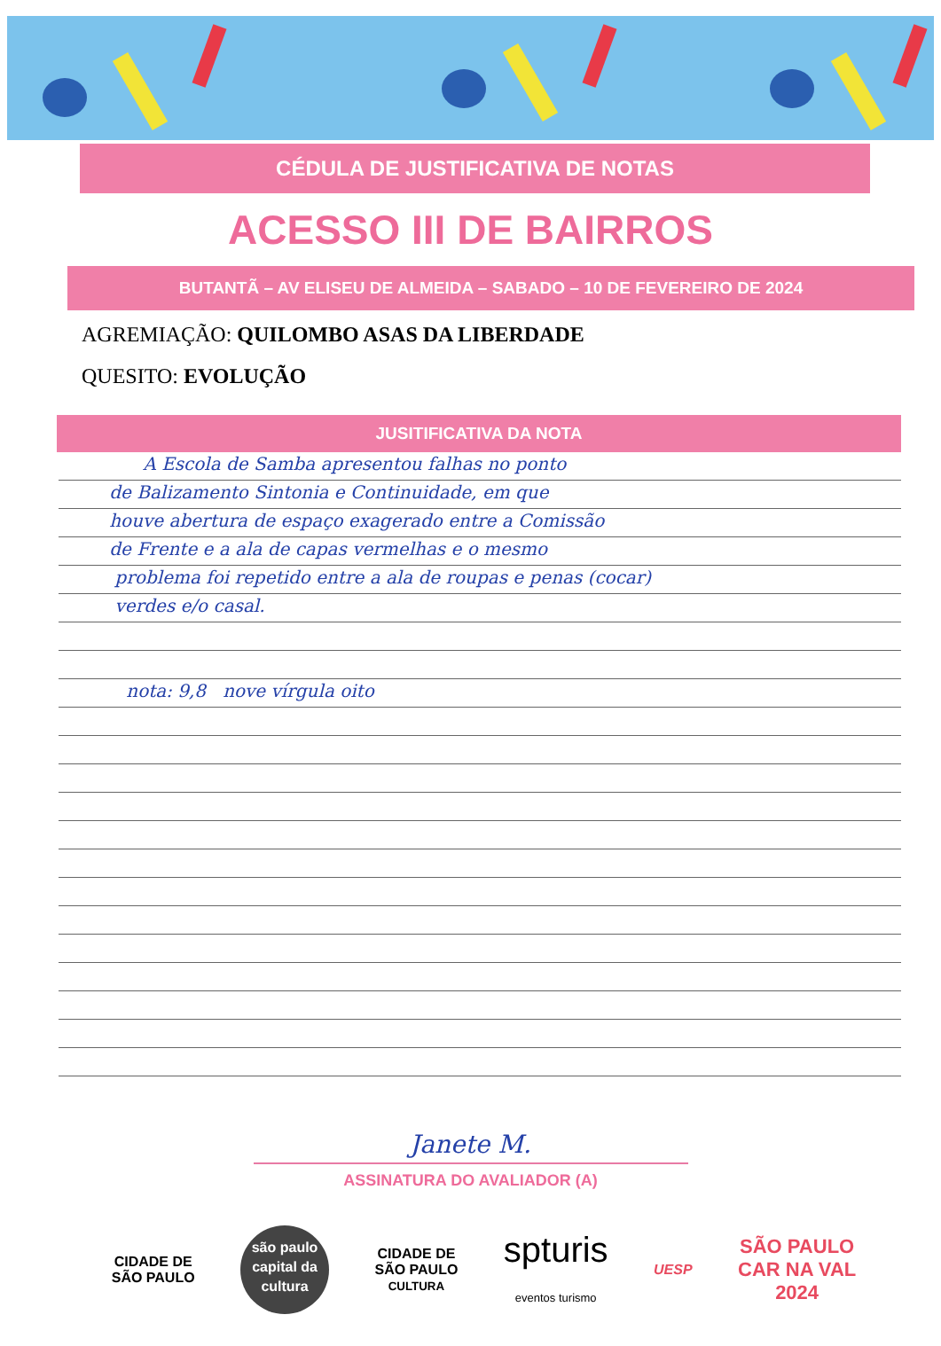CÉDULA DE JUSTIFICATIVA DE NOTAS
ACESSO III DE BAIRROS
BUTANTÃ – AV ELISEU DE ALMEIDA – SABADO – 10 DE FEVEREIRO DE 2024
AGREMIAÇÃO: QUILOMBO ASAS DA LIBERDADE
QUESITO: EVOLUÇÃO
JUSITIFICATIVA DA NOTA
A Escola de Samba apresentou falhas no ponto
de Balizamento Sintonia e Continuidade, em que
houve abertura de espaço exagerado entre a Comissão
de Frente e a ala de capas vermelhas e o mesmo
problema foi repetido entre a ala de roupas e penas (cocar)
verdes e/o casal.
nota: 9,8 nove vírgula oito
Janete M.
ASSINATURA DO AVALIADOR (A)
CIDADE DE
SÃO PAULO
são paulo
capital da
cultura
CIDADE DE
SÃO PAULO
CULTURA
spturis
eventos turismo
UESP
SÃO PAULO
CAR NA VAL
2024